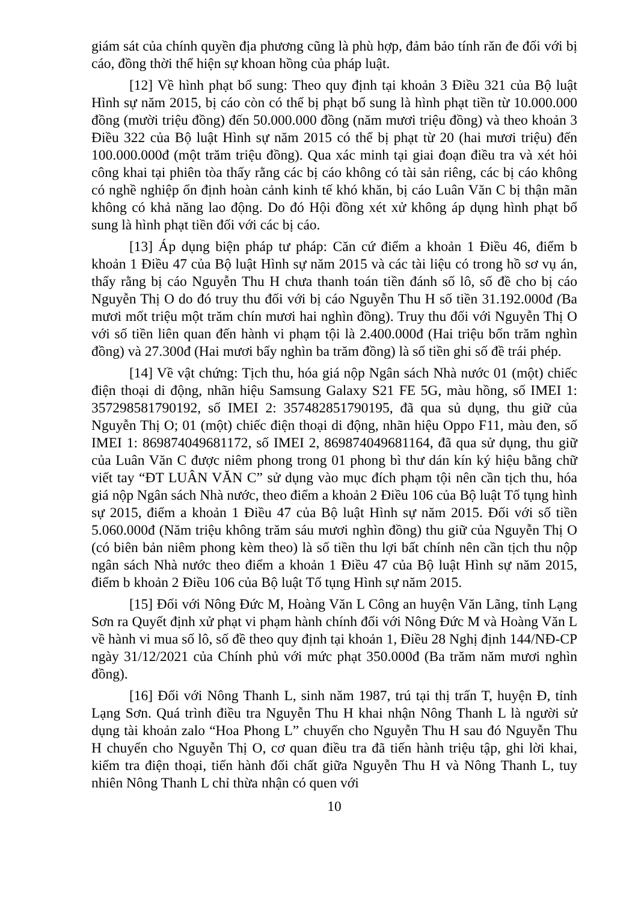giám sát của chính quyền địa phương cũng là phù hợp, đảm bảo tính răn đe đối với bị cáo, đồng thời thể hiện sự khoan hồng của pháp luật.
[12] Về hình phạt bổ sung: Theo quy định tại khoản 3 Điều 321 của Bộ luật Hình sự năm 2015, bị cáo còn có thể bị phạt bổ sung là hình phạt tiền từ 10.000.000 đồng (mười triệu đồng) đến 50.000.000 đồng (năm mươi triệu đồng) và theo khoản 3 Điều 322 của Bộ luật Hình sự năm 2015 có thể bị phạt từ 20 (hai mươi triệu) đến 100.000.000đ (một trăm triệu đồng). Qua xác minh tại giai đoạn điều tra và xét hỏi công khai tại phiên tòa thấy rằng các bị cáo không có tài sản riêng, các bị cáo không có nghề nghiệp ổn định hoàn cảnh kinh tế khó khăn, bị cáo Luân Văn C bị thận mãn không có khả năng lao động. Do đó Hội đồng xét xử không áp dụng hình phạt bổ sung là hình phạt tiền đối với các bị cáo.
[13] Áp dụng biện pháp tư pháp: Căn cứ điểm a khoản 1 Điều 46, điểm b khoản 1 Điều 47 của Bộ luật Hình sự năm 2015 và các tài liệu có trong hồ sơ vụ án, thấy rằng bị cáo Nguyễn Thu H chưa thanh toán tiền đánh số lô, số đề cho bị cáo Nguyễn Thị O do đó truy thu đối với bị cáo Nguyễn Thu H số tiền 31.192.000đ (Ba mươi mốt triệu một trăm chín mươi hai nghìn đồng). Truy thu đối với Nguyễn Thị O với số tiền liên quan đến hành vi phạm tội là 2.400.000đ (Hai triệu bốn trăm nghìn đồng) và 27.300đ (Hai mươi bẩy nghìn ba trăm đồng) là số tiền ghi số đề trái phép.
[14] Về vật chứng: Tịch thu, hóa giá nộp Ngân sách Nhà nước 01 (một) chiếc điện thoại di động, nhãn hiệu Samsung Galaxy S21 FE 5G, màu hồng, số IMEI 1: 357298581790192, số IMEI 2: 357482851790195, đã qua sủ dụng, thu giữ của Nguyễn Thị O; 01 (một) chiếc điện thoại di động, nhãn hiệu Oppo F11, màu đen, số IMEI 1: 869874049681172, số IMEI 2, 869874049681164, đã qua sử dụng, thu giữ của Luân Văn C được niêm phong trong 01 phong bì thư dán kín ký hiệu bằng chữ viết tay “ĐT LUÂN VĂN C” sử dụng vào mục đích phạm tội nên cần tịch thu, hóa giá nộp Ngân sách Nhà nước, theo điểm a khoản 2 Điều 106 của Bộ luật Tố tụng hình sự 2015, điểm a khoản 1 Điều 47 của Bộ luật Hình sự năm 2015. Đối với số tiền 5.060.000đ (Năm triệu không trăm sáu mươi nghìn đồng) thu giữ của Nguyễn Thị O (có biên bản niêm phong kèm theo) là số tiền thu lợi bất chính nên cần tịch thu nộp ngân sách Nhà nước theo điểm a khoản 1 Điều 47 của Bộ luật Hình sự năm 2015, điểm b khoản 2 Điều 106 của Bộ luật Tố tụng Hình sự năm 2015.
[15] Đối với Nông Đức M, Hoàng Văn L Công an huyện Văn Lãng, tỉnh Lạng Sơn ra Quyết định xử phạt vi phạm hành chính đối với Nông Đức M và Hoàng Văn L về hành vi mua số lô, số đề theo quy định tại khoản 1, Điều 28 Nghị định 144/NĐ-CP ngày 31/12/2021 của Chính phủ với mức phạt 350.000đ (Ba trăm năm mươi nghìn đồng).
[16] Đối với Nông Thanh L, sinh năm 1987, trú tại thị trấn T, huyện Đ, tỉnh Lạng Sơn. Quá trình điều tra Nguyễn Thu H khai nhận Nông Thanh L là người sử dụng tài khoản zalo “Hoa Phong L” chuyển cho Nguyễn Thu H sau đó Nguyễn Thu H chuyển cho Nguyễn Thị O, cơ quan điều tra đã tiến hành triệu tập, ghi lời khai, kiểm tra điện thoại, tiến hành đối chất giữa Nguyễn Thu H và Nông Thanh L, tuy nhiên Nông Thanh L chỉ thừa nhận có quen với
10